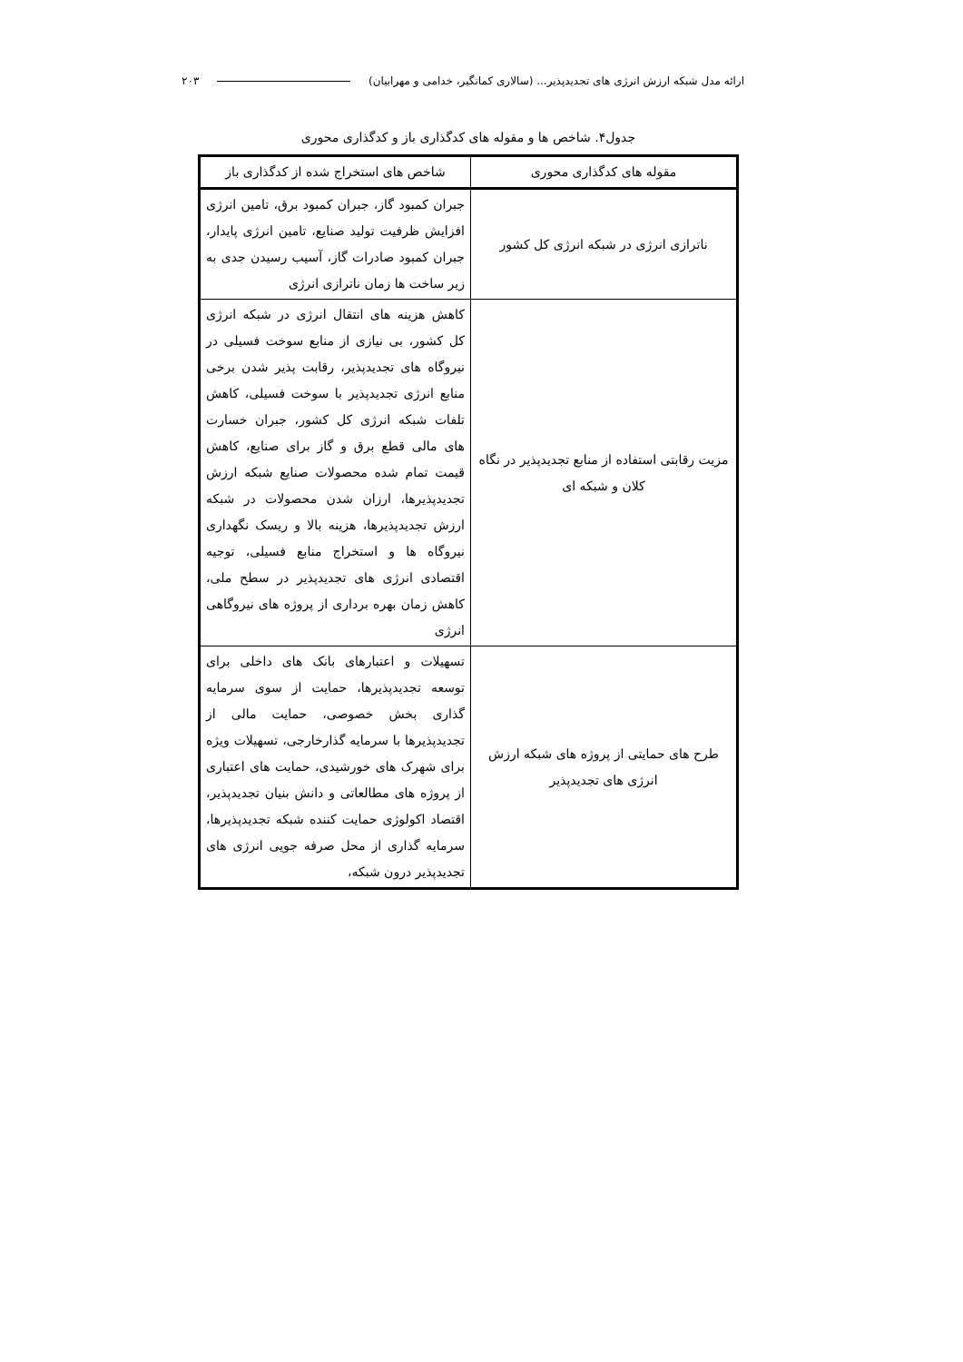ارائه مدل شبکه ارزش انرژی های تجدیدپذیر... (سالاری کمانگیر، خدامی و مهرابیان) ۲۰۳
جدول۴. شاخص ها و مقوله های کدگذاری باز و کدگذاری محوری
| مقوله های کدگذاری محوری | شاخص های استخراج شده از کدگذاری باز |
| --- | --- |
| ناترازی انرژی در شبکه انرژی کل کشور | جبران کمبود گاز، جبران کمبود برق، تامین انرژی افزایش ظرفیت تولید صنایع، تامین انرژی پایدار، جبران کمبود صادرات گاز، آسیب رسیدن جدی به زیر ساخت ها زمان ناترازی انرژی |
| مزیت رقابتی استفاده از منابع تجدیدپذیر در نگاه کلان و شبکه ای | کاهش هزینه های انتقال انرژی در شبکه انرژی کل کشور، بی نیازی از منابع سوخت فسیلی در نیروگاه های تجدیدپذیر، رقابت پذیر شدن برخی منابع انرژی تجدیدپذیر با سوخت فسیلی، کاهش تلفات شبکه انرژی کل کشور، جبران خسارت های مالی قطع برق و گاز برای صنایع، کاهش قیمت تمام شده محصولات صنایع شبکه ارزش تجدیدپذیرها، ارزان شدن محصولات در شبکه ارزش تجدیدپذیرها، هزینه بالا و ریسک نگهداری نیروگاه ها و استخراج منابع فسیلی، توجیه اقتصادی انرژی های تجدیدپذیر در سطح ملی، کاهش زمان بهره برداری از پروژه های نیروگاهی انرژی |
| طرح های حمایتی از پروژه های شبکه ارزش انرژی های تجدیدپذیر | تسهیلات و اعتبارهای بانک های داخلی برای توسعه تجدیدپذیرها، حمایت از سوی سرمایه گذاری بخش خصوصی، حمایت مالی از تجدیدپذیرها با سرمایه گذارخارجی، تسهیلات ویژه برای شهرک های خورشیدی، حمایت های اعتباری از پروژه های مطالعاتی و دانش بنیان تجدیدپذیر، اقتصاد اکولوژی حمایت کننده شبکه تجدیدپذیرها، سرمایه گذاری از محل صرفه جویی انرژی های تجدیدپذیر درون شبکه، |